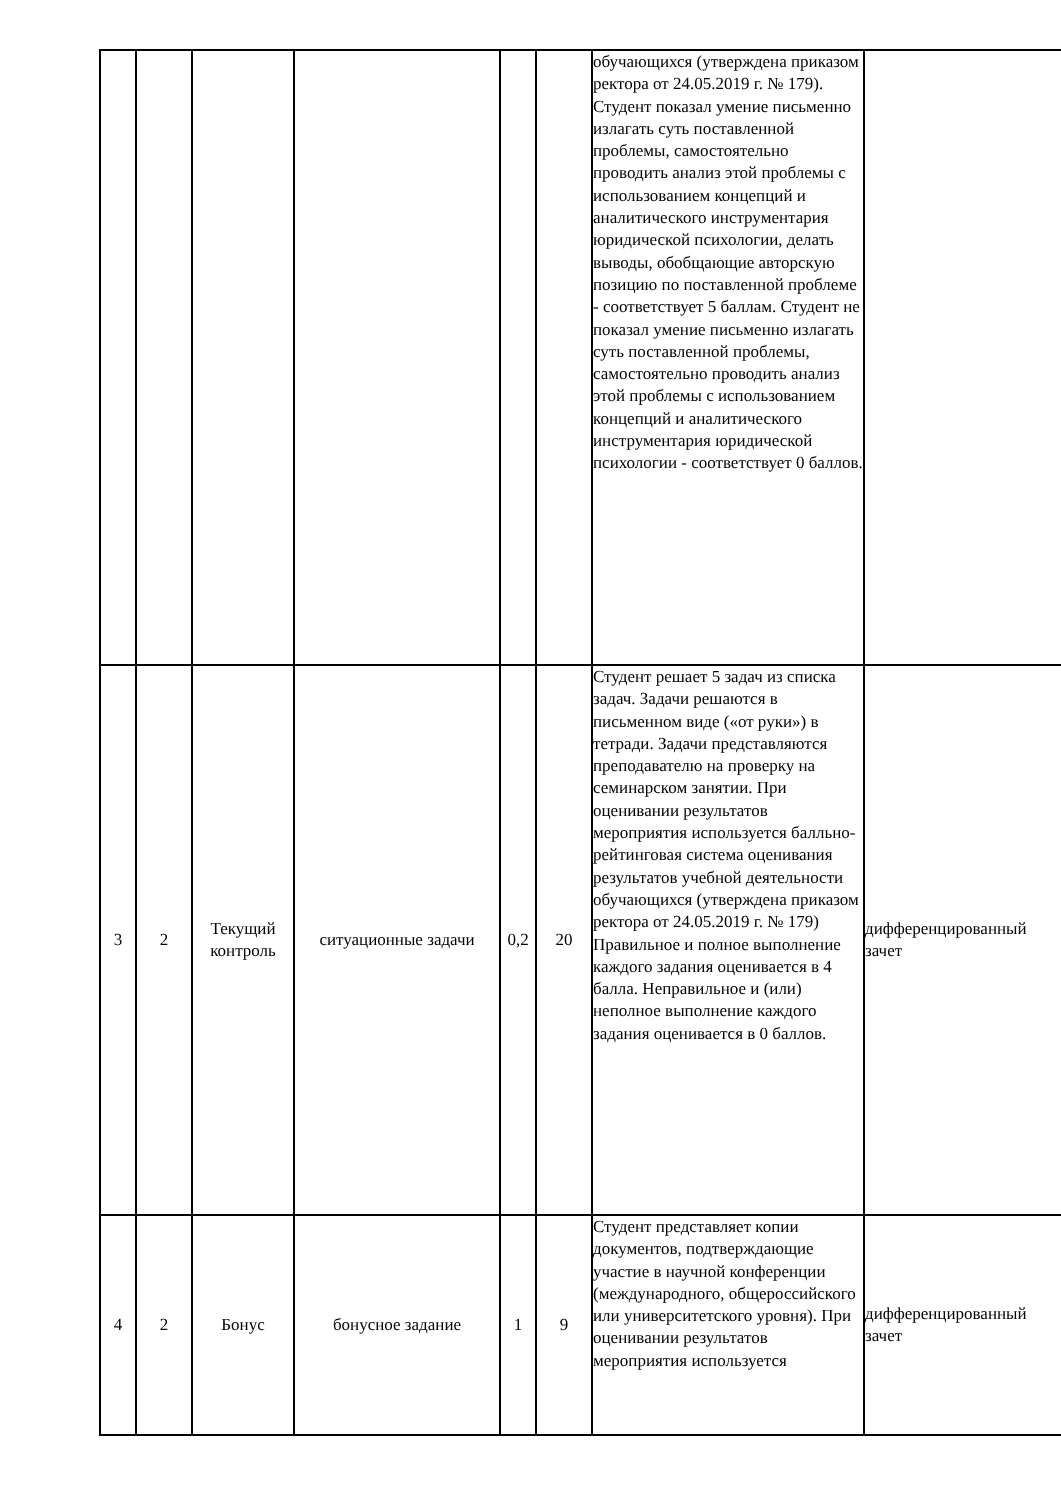| | | | | | | обучающихся (утверждена приказом ректора от 24.05.2019 г. № 179). Студент показал умение письменно излагать суть поставленной проблемы, самостоятельно проводить анализ этой проблемы с использованием концепций и аналитического инструментария юридической психологии, делать выводы, обобщающие авторскую позицию по поставленной проблеме - соответствует 5 баллам. Студент не показал умение письменно излагать суть поставленной проблемы, самостоятельно проводить анализ этой проблемы с использованием концепций и аналитического инструментария юридической психологии - соответствует 0 баллов. | |
| 3 | 2 | Текущий контроль | ситуационные задачи | 0,2 | 20 | Студент решает 5 задач из списка задач. Задачи решаются в письменном виде («от руки») в тетради. Задачи представляются преподавателю на проверку на семинарском занятии. При оценивании результатов мероприятия используется балльно-рейтинговая система оценивания результатов учебной деятельности обучающихся (утверждена приказом ректора от 24.05.2019 г. № 179) Правильное и полное выполнение каждого задания оценивается в 4 балла. Неправильное и (или) неполное выполнение каждого задания оценивается в 0 баллов. | дифференцированный зачет |
| 4 | 2 | Бонус | бонусное задание | 1 | 9 | Студент представляет копии документов, подтверждающие участие в научной конференции (международного, общероссийского или университетского уровня). При оценивании результатов мероприятия используется | дифференцированный зачет |